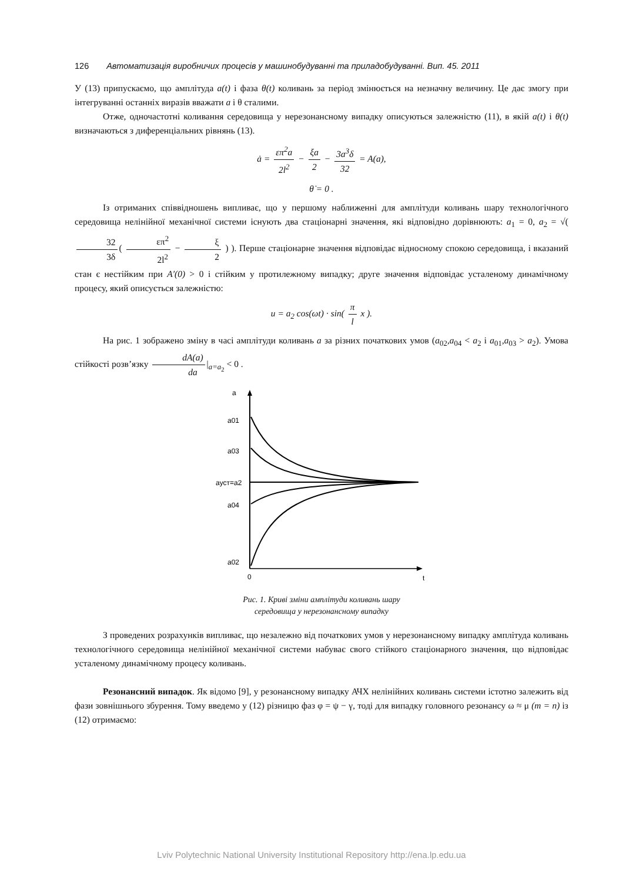126 Автоматизація виробничих процесів у машинобудуванні та приладобудуванні. Вип. 45. 2011
У (13) припускаємо, що амплітуда a(t) і фаза θ(t) коливань за період змінюється на незначну величину. Це дає змогу при інтегруванні останніх виразів вважати a і θ сталими.
Отже, одночастотні коливання середовища у нерезонансному випадку описуються залежністю (11), в якій a(t) і θ(t) визначаються з диференціальних рівнянь (13).
ȧ = επ<sup>2</sup>a 2l<sup>2</sup> − ξa 2 − 3a<sup>3</sup>δ 32 = A(a),
θ̇ = 0 .
Із отриманих співвідношень випливає, що у першому наближенні для амплітуди коливань шару технологічного середовища нелінійної механічної системи існують два стаціонарні значення, які відповідно дорівнюють: a<sub>1</sub> = 0, a<sub>2</sub> = √( 32 3δ ( επ<sup>2</sup> 2l<sup>2</sup> − ξ 2 ) ). Перше стаціонарне значення відповідає відносному спокою середовища, і вказаний стан є нестійким при A′(0) > 0 і стійким у протилежному випадку; друге значення відповідає усталеному динамічному процесу, який описується залежністю:
u = a<sub>2</sub> cos(ωt) · sin( π l x ).
На рис. 1 зображено зміну в часі амплітуди коливань a за різних початкових умов (a<sub>02</sub>,a<sub>04</sub> < a<sub>2</sub> і a<sub>01</sub>,a<sub>03</sub> > a<sub>2</sub>). Умова стійкості розв’язку dA(a) da |<sub>a=a<sub>2</sub></sub> < 0 .
a
a01
a03
aуст=a2
a04
a02
0
t
Рис. 1. Криві зміни амплітуди коливань шару
середовища у нерезонансному випадку
З проведених розрахунків випливає, що незалежно від початкових умов у нерезонансному випадку амплітуда коливань технологічного середовища нелінійної механічної системи набуває свого стійкого стаціонарного значення, що відповідає усталеному динамічному процесу коливань.
Резонансний випадок. Як відомо [9], у резонансному випадку АЧХ нелінійних коливань системи істотно залежить від фази зовнішнього збурення. Тому введемо у (12) різницю фаз φ = ψ − γ, тоді для випадку головного резонансу ω ≈ μ (m = n) із (12) отримаємо:
Lviv Polytechnic National University Institutional Repository http://ena.lp.edu.ua